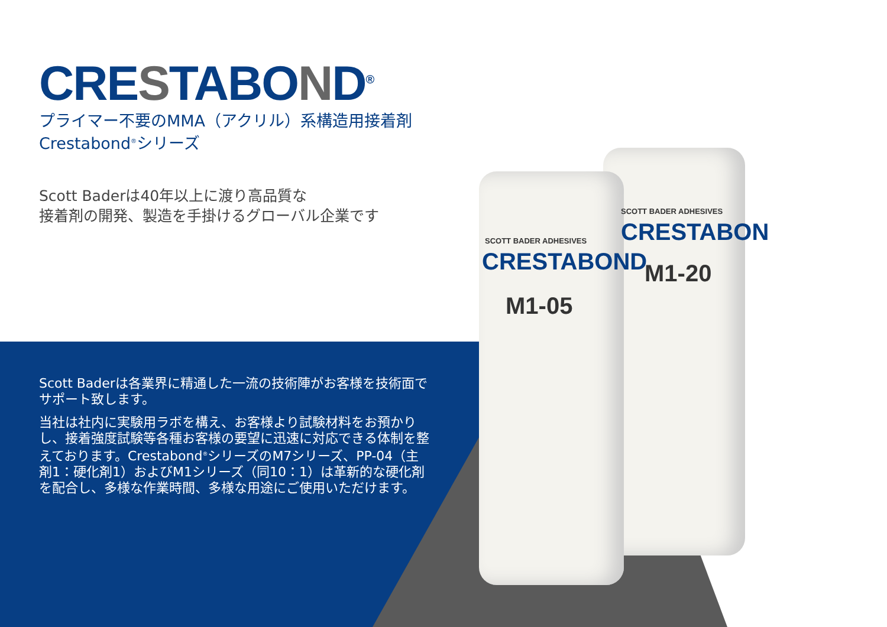CRESTABOND<sup>®</sup>
プライマー不要のMMA（アクリル）系構造用接着剤
Crestabond<sup>®</sup>シリーズ
Scott Baderは40年以上に渡り高品質な
接着剤の開発、製造を手掛けるグローバル企業です
Scott Baderは各業界に精通した一流の技術陣がお客様を技術面でサポート致します。
当社は社内に実験用ラボを構え、お客様より試験材料をお預かりし、接着強度試験等各種お客様の要望に迅速に対応できる体制を整えております。Crestabond<sup>®</sup>シリーズのM7シリーズ、PP-04（主剤1：硬化剤1）およびM1シリーズ（同10：1）は革新的な硬化剤を配合し、多様な作業時間、多様な用途にご使用いただけます。
SCOTT BADER ADHESIVES
CRESTABOND
M1-05
SCOTT BADER ADHESIVES
CRESTABON
M1-20